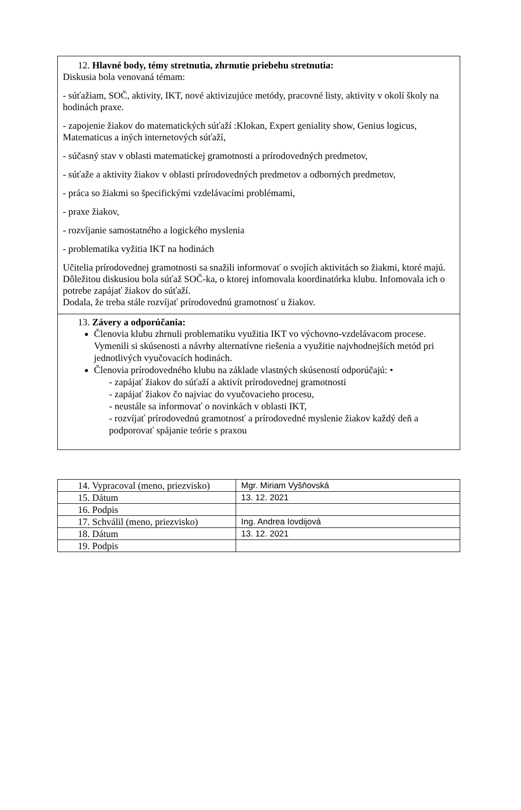12. Hlavné body, témy stretnutia, zhrnutie priebehu stretnutia:
Diskusia bola venovaná témam:
- súťažiam, SOČ, aktivity, IKT, nové aktivizujúce metódy, pracovné listy, aktivity v okolí školy na hodinách praxe.
- zapojenie žiakov do matematických súťaží :Klokan, Expert geniality show, Genius logicus, Matematicus a iných internetových súťaží,
- súčasný stav v oblasti matematickej gramotnosti a prírodovedných predmetov,
- súťaže a aktivity žiakov v oblasti prírodovedných predmetov a odborných predmetov,
- práca so žiakmi so špecifickými vzdelávacími problémami,
- praxe žiakov,
- rozvíjanie samostatného a logického myslenia
- problematika vyžitia IKT na hodinách
Učitelia prírodovednej gramotnosti sa snažili informovať o svojích aktivitách so žiakmi, ktoré majú. Dôležitou diskusiou bola súťaž SOČ-ka, o ktorej infomovala koordinatórka klubu. Infomovala ich o potrebe zapájať žiakov do súťaží.
Dodala, že treba stále rozvíjať prírodovednú gramotnosť u žiakov.
13. Závery a odporúčania:
Členovia klubu zhrnuli problematiku využitia IKT vo výchovno-vzdelávacom procese. Vymenili si skúsenosti a návrhy alternatívne riešenia a využitie najvhodnejších metód pri jednotlivých vyučovacích hodinách.
Členovia prírodovedného klubu na základe vlastných skúseností odporúčajú: •
- zapájať žiakov do súťaží a aktivít prírodovednej gramotnosti
- zapájať žiakov čo najviac do vyučovacieho procesu,
- neustále sa informovať o novinkách v oblasti IKT,
- rozvíjať prírodovednú gramotnosť a prírodovedné myslenie žiakov každý deň a podporovať spájanie teórie s praxou
| 14. Vypracoval (meno, priezvisko) | Mgr. Miriam Vyšňovská |
| 15. Dátum | 13. 12. 2021 |
| 16. Podpis | |
| 17. Schválil (meno, priezvisko) | Ing. Andrea Iovdijová |
| 18. Dátum | 13. 12. 2021 |
| 19. Podpis | |